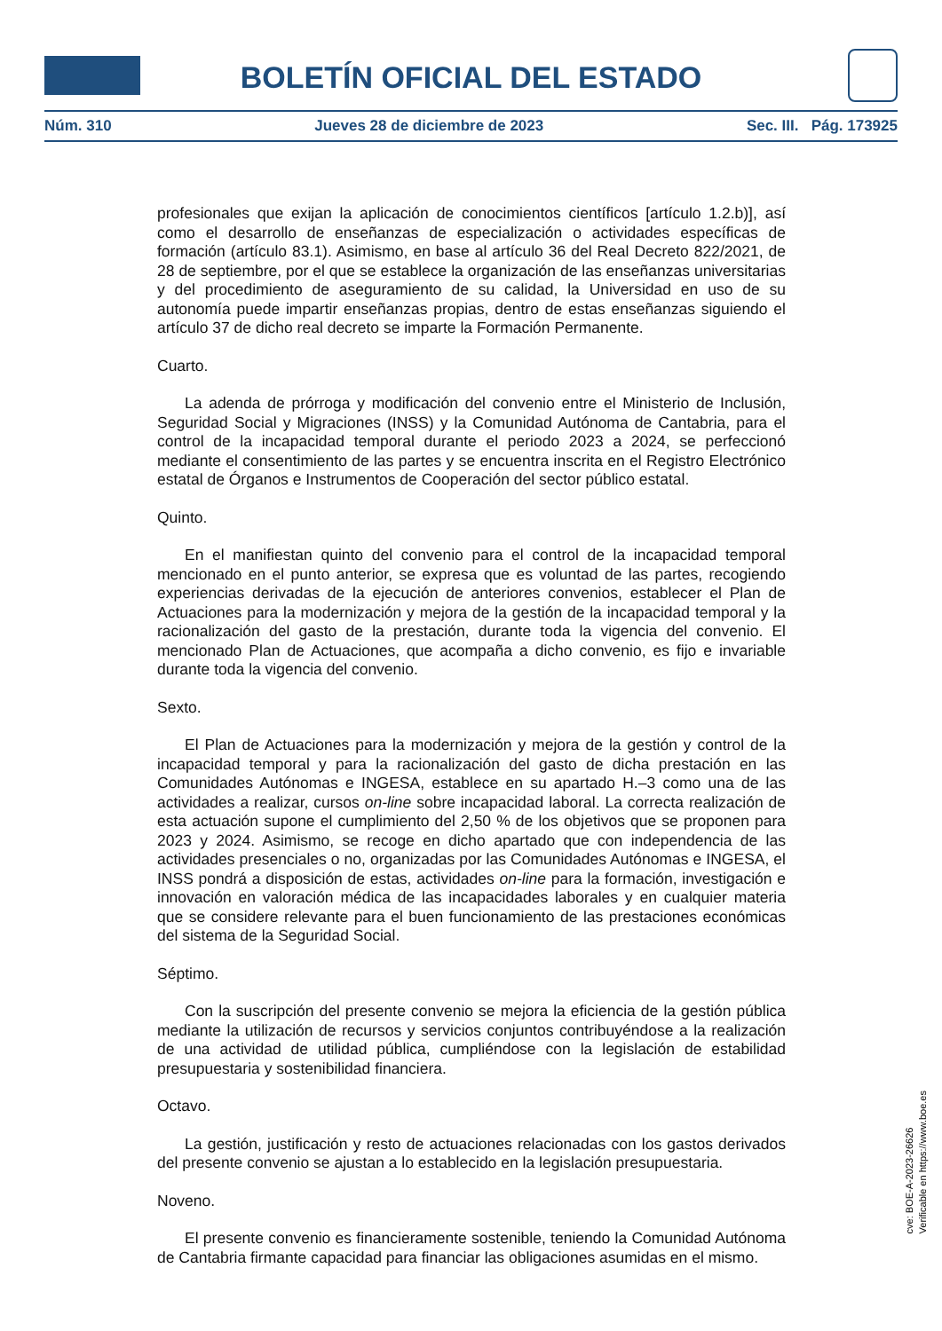BOLETÍN OFICIAL DEL ESTADO
Núm. 310 Jueves 28 de diciembre de 2023 Sec. III. Pág. 173925
profesionales que exijan la aplicación de conocimientos científicos [artículo 1.2.b)], así como el desarrollo de enseñanzas de especialización o actividades específicas de formación (artículo 83.1). Asimismo, en base al artículo 36 del Real Decreto 822/2021, de 28 de septiembre, por el que se establece la organización de las enseñanzas universitarias y del procedimiento de aseguramiento de su calidad, la Universidad en uso de su autonomía puede impartir enseñanzas propias, dentro de estas enseñanzas siguiendo el artículo 37 de dicho real decreto se imparte la Formación Permanente.
Cuarto.
La adenda de prórroga y modificación del convenio entre el Ministerio de Inclusión, Seguridad Social y Migraciones (INSS) y la Comunidad Autónoma de Cantabria, para el control de la incapacidad temporal durante el periodo 2023 a 2024, se perfeccionó mediante el consentimiento de las partes y se encuentra inscrita en el Registro Electrónico estatal de Órganos e Instrumentos de Cooperación del sector público estatal.
Quinto.
En el manifiestan quinto del convenio para el control de la incapacidad temporal mencionado en el punto anterior, se expresa que es voluntad de las partes, recogiendo experiencias derivadas de la ejecución de anteriores convenios, establecer el Plan de Actuaciones para la modernización y mejora de la gestión de la incapacidad temporal y la racionalización del gasto de la prestación, durante toda la vigencia del convenio. El mencionado Plan de Actuaciones, que acompaña a dicho convenio, es fijo e invariable durante toda la vigencia del convenio.
Sexto.
El Plan de Actuaciones para la modernización y mejora de la gestión y control de la incapacidad temporal y para la racionalización del gasto de dicha prestación en las Comunidades Autónomas e INGESA, establece en su apartado H.–3 como una de las actividades a realizar, cursos on-line sobre incapacidad laboral. La correcta realización de esta actuación supone el cumplimiento del 2,50 % de los objetivos que se proponen para 2023 y 2024. Asimismo, se recoge en dicho apartado que con independencia de las actividades presenciales o no, organizadas por las Comunidades Autónomas e INGESA, el INSS pondrá a disposición de estas, actividades on-line para la formación, investigación e innovación en valoración médica de las incapacidades laborales y en cualquier materia que se considere relevante para el buen funcionamiento de las prestaciones económicas del sistema de la Seguridad Social.
Séptimo.
Con la suscripción del presente convenio se mejora la eficiencia de la gestión pública mediante la utilización de recursos y servicios conjuntos contribuyéndose a la realización de una actividad de utilidad pública, cumpliéndose con la legislación de estabilidad presupuestaria y sostenibilidad financiera.
Octavo.
La gestión, justificación y resto de actuaciones relacionadas con los gastos derivados del presente convenio se ajustan a lo establecido en la legislación presupuestaria.
Noveno.
El presente convenio es financieramente sostenible, teniendo la Comunidad Autónoma de Cantabria firmante capacidad para financiar las obligaciones asumidas en el mismo.
cve: BOE-A-2023-26626
Verificable en https://www.boe.es